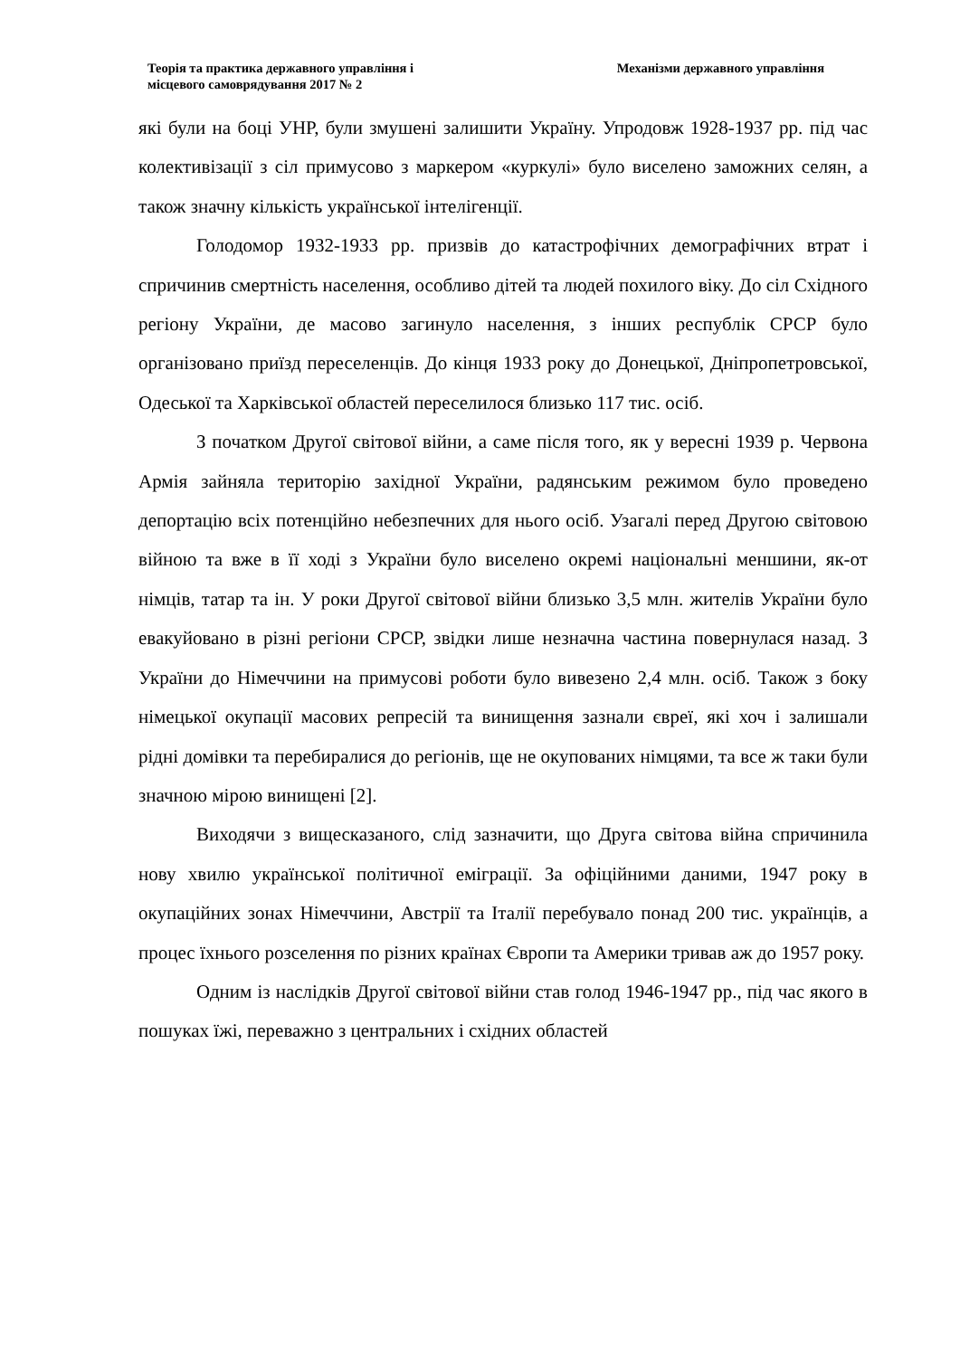Теорія та практика державного управління і
місцевого самоврядування 2017 № 2
Механізми державного управління
які були на боці УНР, були змушені залишити Україну. Упродовж 1928-1937 рр. під час колективізації з сіл примусово з маркером «куркулі» було виселено заможних селян, а також значну кількість української інтелігенції.
Голодомор 1932-1933 рр. призвів до катастрофічних демографічних втрат і спричинив смертність населення, особливо дітей та людей похилого віку. До сіл Східного регіону України, де масово загинуло населення, з інших республік СРСР було організовано приїзд переселенців. До кінця 1933 року до Донецької, Дніпропетровської, Одеської та Харківської областей переселилося близько 117 тис. осіб.
З початком Другої світової війни, а саме після того, як у вересні 1939 р. Червона Армія зайняла територію західної України, радянським режимом було проведено депортацію всіх потенційно небезпечних для нього осіб. Узагалі перед Другою світовою війною та вже в її ході з України було виселено окремі національні меншини, як-от німців, татар та ін. У роки Другої світової війни близько 3,5 млн. жителів України було евакуйовано в різні регіони СРСР, звідки лише незначна частина повернулася назад. З України до Німеччини на примусові роботи було вивезено 2,4 млн. осіб. Також з боку німецької окупації масових репресій та винищення зазнали євреї, які хоч і залишали рідні домівки та перебиралися до регіонів, ще не окупованих німцями, та все ж таки були значною мірою винищені [2].
Виходячи з вищесказаного, слід зазначити, що Друга світова війна спричинила нову хвилю української політичної еміграції. За офіційними даними, 1947 року в окупаційних зонах Німеччини, Австрії та Італії перебувало понад 200 тис. українців, а процес їхнього розселення по різних країнах Європи та Америки тривав аж до 1957 року.
Одним із наслідків Другої світової війни став голод 1946-1947 рр., під час якого в пошуках їжі, переважно з центральних і східних областей